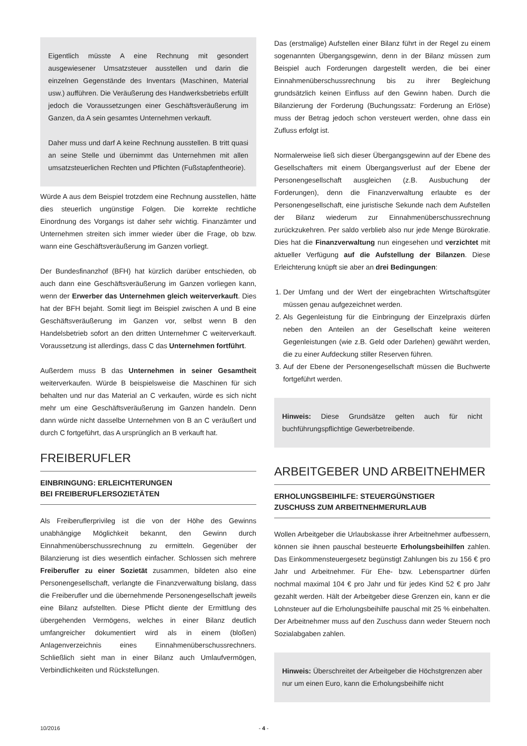Eigentlich müsste A eine Rechnung mit gesondert ausgewiesener Umsatzsteuer ausstellen und darin die einzelnen Gegenstände des Inventars (Maschinen, Material usw.) aufführen. Die Veräußerung des Handwerksbetriebs erfüllt jedoch die Voraussetzungen einer Geschäftsveräußerung im Ganzen, da A sein gesamtes Unternehmen verkauft.
Daher muss und darf A keine Rechnung ausstellen. B tritt quasi an seine Stelle und übernimmt das Unternehmen mit allen umsatzsteuerlichen Rechten und Pflichten (Fußstapfentheorie).
Würde A aus dem Beispiel trotzdem eine Rechnung ausstellen, hätte dies steuerlich ungünstige Folgen. Die korrekte rechtliche Einordnung des Vorgangs ist daher sehr wichtig. Finanzämter und Unternehmen streiten sich immer wieder über die Frage, ob bzw. wann eine Geschäftsveräußerung im Ganzen vorliegt.
Der Bundesfinanzhof (BFH) hat kürzlich darüber entschieden, ob auch dann eine Geschäftsveräußerung im Ganzen vorliegen kann, wenn der Erwerber das Unternehmen gleich weiterverkauft. Dies hat der BFH bejaht. Somit liegt im Beispiel zwischen A und B eine Geschäftsveräußerung im Ganzen vor, selbst wenn B den Handelsbetrieb sofort an den dritten Unternehmer C weiterverkauft. Voraussetzung ist allerdings, dass C das Unternehmen fortführt.
Außerdem muss B das Unternehmen in seiner Gesamtheit weiterverkaufen. Würde B beispielsweise die Maschinen für sich behalten und nur das Material an C verkaufen, würde es sich nicht mehr um eine Geschäftsveräußerung im Ganzen handeln. Denn dann würde nicht dasselbe Unternehmen von B an C veräußert und durch C fortgeführt, das A ursprünglich an B verkauft hat.
FREIBERUFLER
EINBRINGUNG: ERLEICHTERUNGEN
BEI FREIBERUFLERSOZIETÄTEN
Als Freiberuflerprivileg ist die von der Höhe des Gewinns unabhängige Möglichkeit bekannt, den Gewinn durch Einnahmenüberschussrechnung zu ermitteln. Gegenüber der Bilanzierung ist dies wesentlich einfacher. Schlossen sich mehrere Freiberufler zu einer Sozietät zusammen, bildeten also eine Personengesellschaft, verlangte die Finanzverwaltung bislang, dass die Freiberufler und die übernehmende Personengesellschaft jeweils eine Bilanz aufstellten. Diese Pflicht diente der Ermittlung des übergehenden Vermögens, welches in einer Bilanz deutlich umfangreicher dokumentiert wird als in einem (bloßen) Anlagenverzeichnis eines Einnahmenüberschussrechners. Schließlich sieht man in einer Bilanz auch Umlaufvermögen, Verbindlichkeiten und Rückstellungen.
Das (erstmalige) Aufstellen einer Bilanz führt in der Regel zu einem sogenannten Übergangsgewinn, denn in der Bilanz müssen zum Beispiel auch Forderungen dargestellt werden, die bei einer Einnahmenüberschussrechnung bis zu ihrer Begleichung grundsätzlich keinen Einfluss auf den Gewinn haben. Durch die Bilanzierung der Forderung (Buchungssatz: Forderung an Erlöse) muss der Betrag jedoch schon versteuert werden, ohne dass ein Zufluss erfolgt ist.
Normalerweise ließ sich dieser Übergangsgewinn auf der Ebene des Gesellschafters mit einem Übergangsverlust auf der Ebene der Personengesellschaft ausgleichen (z.B. Ausbuchung der Forderungen), denn die Finanzverwaltung erlaubte es der Personengesellschaft, eine juristische Sekunde nach dem Aufstellen der Bilanz wiederum zur Einnahmenüberschussrechnung zurückzukehren. Per saldo verblieb also nur jede Menge Bürokratie. Dies hat die Finanzverwaltung nun eingesehen und verzichtet mit aktueller Verfügung auf die Aufstellung der Bilanzen. Diese Erleichterung knüpft sie aber an drei Bedingungen:
1. Der Umfang und der Wert der eingebrachten Wirtschaftsgüter müssen genau aufgezeichnet werden.
2. Als Gegenleistung für die Einbringung der Einzelpraxis dürfen neben den Anteilen an der Gesellschaft keine weiteren Gegenleistungen (wie z.B. Geld oder Darlehen) gewährt werden, die zu einer Aufdeckung stiller Reserven führen.
3. Auf der Ebene der Personengesellschaft müssen die Buchwerte fortgeführt werden.
Hinweis: Diese Grundsätze gelten auch für nicht buchführungspflichtige Gewerbetreibende.
ARBEITGEBER UND ARBEITNEHMER
ERHOLUNGSBEIHILFE: STEUERGÜNSTIGER
ZUSCHUSS ZUM ARBEITNEHMERURLAUB
Wollen Arbeitgeber die Urlaubskasse ihrer Arbeitnehmer aufbessern, können sie ihnen pauschal besteuerte Erholungsbeihilfen zahlen. Das Einkommensteuergesetz begünstigt Zahlungen bis zu 156 € pro Jahr und Arbeitnehmer. Für Ehe- bzw. Lebenspartner dürfen nochmal maximal 104 € pro Jahr und für jedes Kind 52 € pro Jahr gezahlt werden. Hält der Arbeitgeber diese Grenzen ein, kann er die Lohnsteuer auf die Erholungsbeihilfe pauschal mit 25 % einbehalten. Der Arbeitnehmer muss auf den Zuschuss dann weder Steuern noch Sozialabgaben zahlen.
Hinweis: Überschreitet der Arbeitgeber die Höchstgrenzen aber nur um einen Euro, kann die Erholungsbeihilfe nicht
10/2016 - 4 -